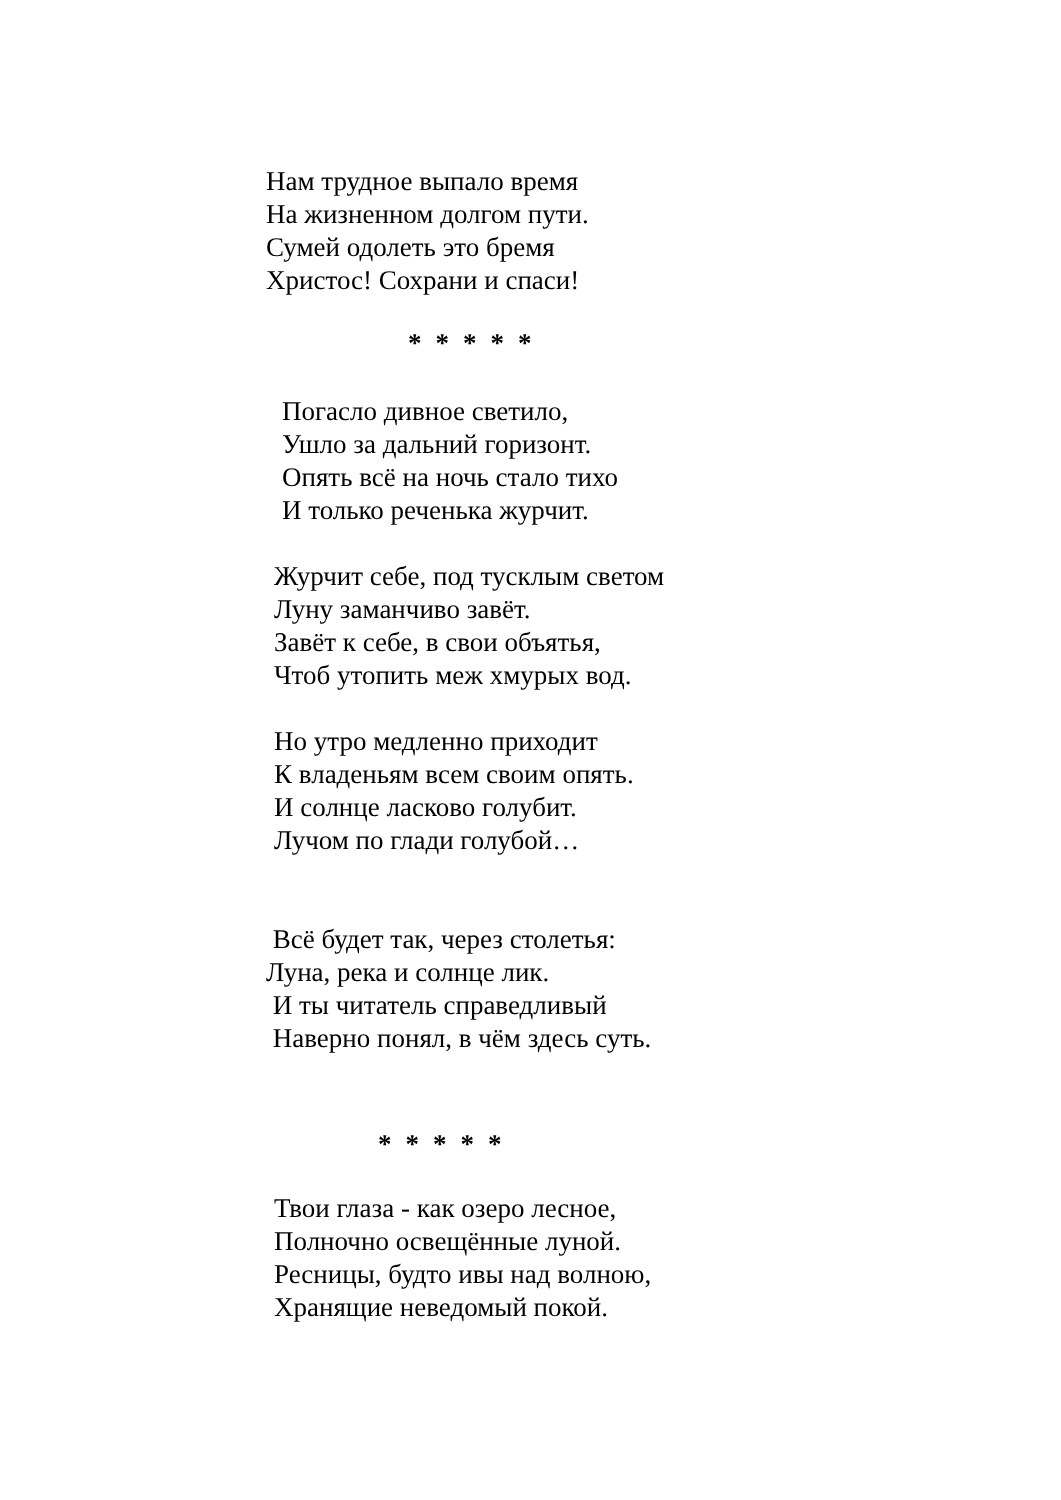Нам трудное выпало время
На жизненном долгом пути.
Сумей одолеть это бремя
Христос! Сохрани и спаси!
*****
Погасло дивное светило,
Ушло за дальний горизонт.
Опять всё на ночь стало тихо
И только реченька журчит.
Журчит себе, под тусклым светом
Луну заманчиво завёт.
Завёт к себе, в свои объятья,
Чтоб утопить меж хмурых вод.
Но утро медленно приходит
К владеньям всем своим опять.
И солнце ласково голубит.
Лучом по глади голубой…
Всё будет так, через столетья:
Луна, река и солнце лик.
И ты читатель справедливый
Наверно понял, в чём здесь суть.
*****
Твои глаза - как озеро лесное,
Полночно освещённые луной.
Ресницы, будто ивы над волною,
Хранящие неведомый покой.